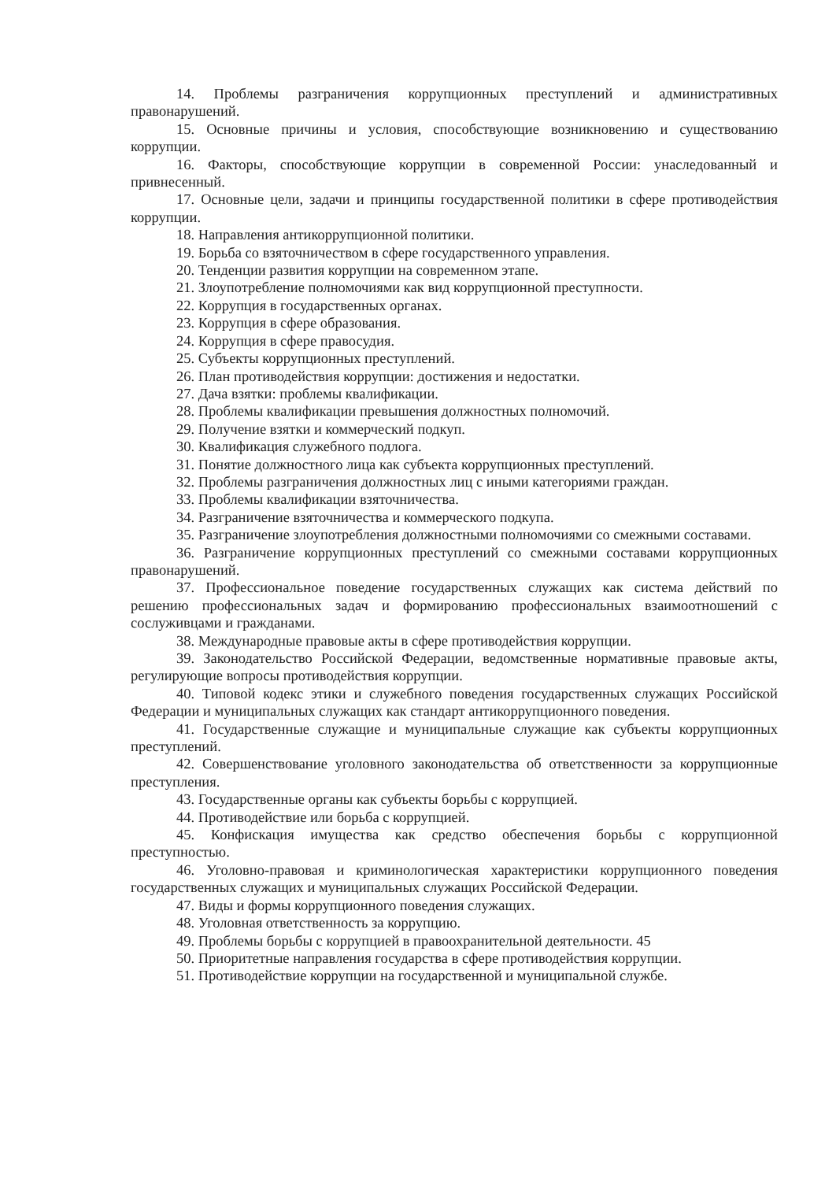14. Проблемы разграничения коррупционных преступлений и административных правонарушений.
15. Основные причины и условия, способствующие возникновению и существованию коррупции.
16. Факторы, способствующие коррупции в современной России: унаследованный и привнесенный.
17. Основные цели, задачи и принципы государственной политики в сфере противодействия коррупции.
18. Направления антикоррупционной политики.
19. Борьба со взяточничеством в сфере государственного управления.
20. Тенденции развития коррупции на современном этапе.
21. Злоупотребление полномочиями как вид коррупционной преступности.
22. Коррупция в государственных органах.
23. Коррупция в сфере образования.
24. Коррупция в сфере правосудия.
25. Субъекты коррупционных преступлений.
26. План противодействия коррупции: достижения и недостатки.
27. Дача взятки: проблемы квалификации.
28. Проблемы квалификации превышения должностных полномочий.
29. Получение взятки и коммерческий подкуп.
30. Квалификация служебного подлога.
31. Понятие должностного лица как субъекта коррупционных преступлений.
32. Проблемы разграничения должностных лиц с иными категориями граждан.
33. Проблемы квалификации взяточничества.
34. Разграничение взяточничества и коммерческого подкупа.
35. Разграничение злоупотребления должностными полномочиями со смежными составами.
36. Разграничение коррупционных преступлений со смежными составами коррупционных правонарушений.
37. Профессиональное поведение государственных служащих как система действий по решению профессиональных задач и формированию профессиональных взаимоотношений с сослуживцами и гражданами.
38. Международные правовые акты в сфере противодействия коррупции.
39. Законодательство Российской Федерации, ведомственные нормативные правовые акты, регулирующие вопросы противодействия коррупции.
40. Типовой кодекс этики и служебного поведения государственных служащих Российской Федерации и муниципальных служащих как стандарт антикоррупционного поведения.
41. Государственные служащие и муниципальные служащие как субъекты коррупционных преступлений.
42. Совершенствование уголовного законодательства об ответственности за коррупционные преступления.
43. Государственные органы как субъекты борьбы с коррупцией.
44. Противодействие или борьба с коррупцией.
45. Конфискация имущества как средство обеспечения борьбы с коррупционной преступностью.
46. Уголовно-правовая и криминологическая характеристики коррупционного поведения государственных служащих и муниципальных служащих Российской Федерации.
47. Виды и формы коррупционного поведения служащих.
48. Уголовная ответственность за коррупцию.
49. Проблемы борьбы с коррупцией в правоохранительной деятельности. 45
50. Приоритетные направления государства в сфере противодействия коррупции.
51. Противодействие коррупции на государственной и муниципальной службе.